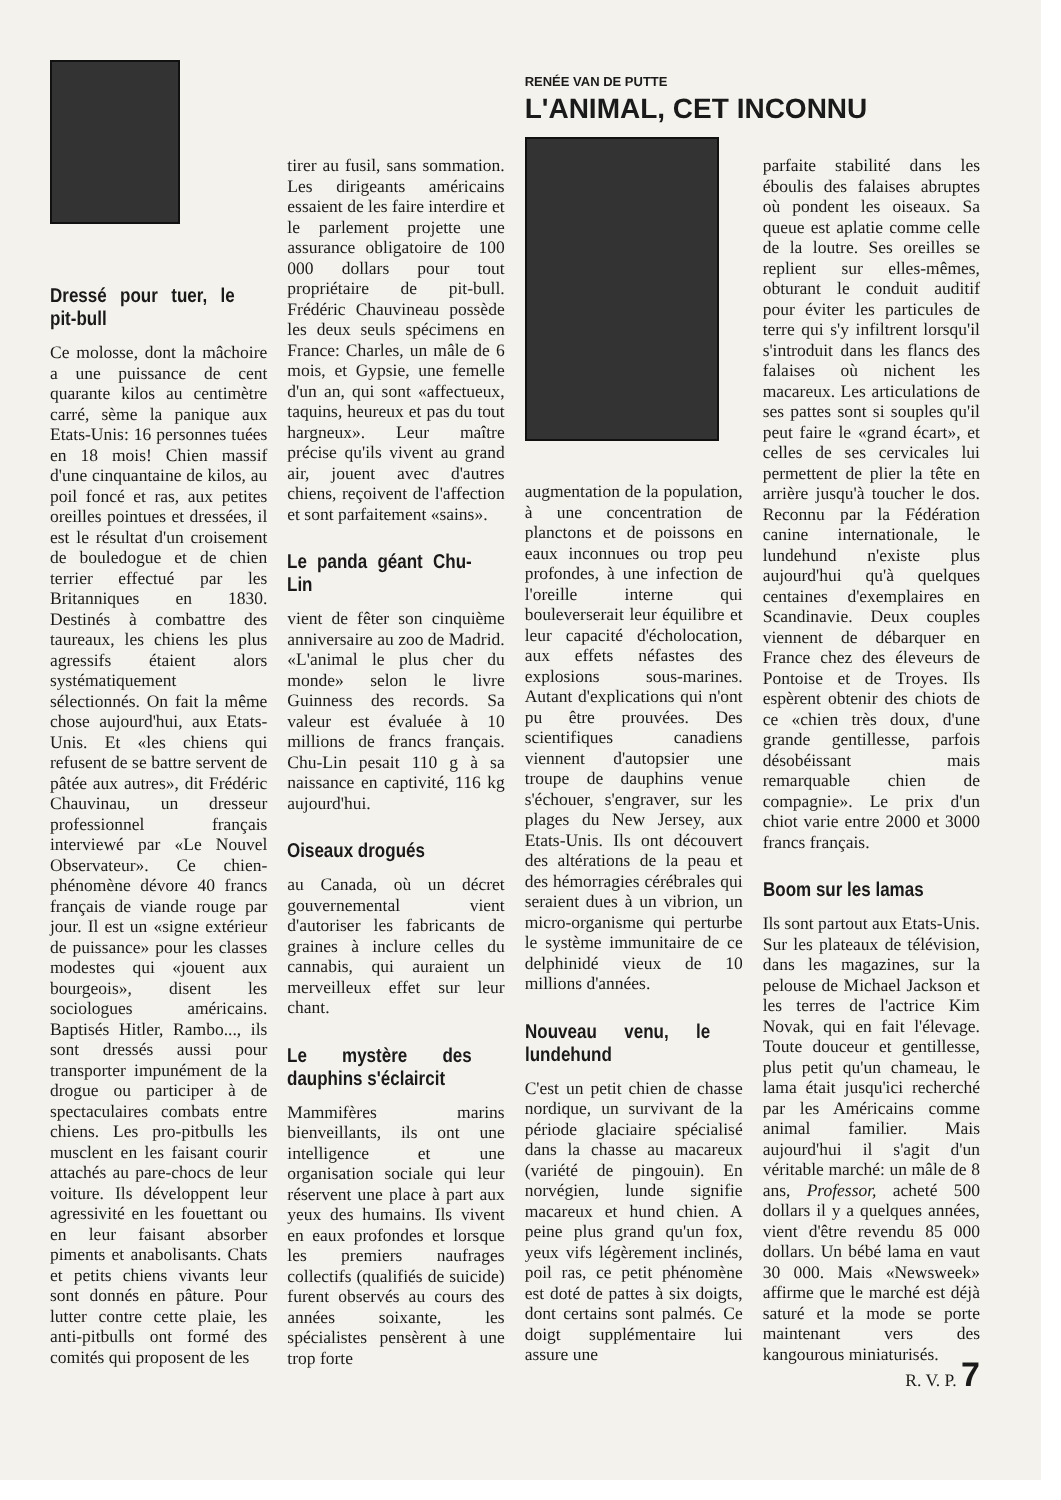Dressé pour tuer, le pit-bull
Ce molosse, dont la mâchoire a une puissance de cent quarante kilos au centimètre carré, sème la panique aux Etats-Unis: 16 personnes tuées en 18 mois! Chien massif d'une cinquantaine de kilos, au poil foncé et ras, aux petites oreilles pointues et dressées, il est le résultat d'un croisement de bouledogue et de chien terrier effectué par les Britanniques en 1830. Destinés à combattre des taureaux, les chiens les plus agressifs étaient alors systématiquement sélectionnés. On fait la même chose aujourd'hui, aux Etats-Unis. Et «les chiens qui refusent de se battre servent de pâtée aux autres», dit Frédéric Chauvinau, un dresseur professionnel français interviewé par «Le Nouvel Observateur». Ce chien-phénomène dévore 40 francs français de viande rouge par jour. Il est un «signe extérieur de puissance» pour les classes modestes qui «jouent aux bourgeois», disent les sociologues américains. Baptisés Hitler, Rambo..., ils sont dressés aussi pour transporter impunément de la drogue ou participer à de spectaculaires combats entre chiens. Les pro-pitbulls les musclent en les faisant courir attachés au pare-chocs de leur voiture. Ils développent leur agressivité en les fouettant ou en leur faisant absorber piments et anabolisants. Chats et petits chiens vivants leur sont donnés en pâture. Pour lutter contre cette plaie, les anti-pitbulls ont formé des comités qui proposent de les
tirer au fusil, sans sommation. Les dirigeants américains essaient de les faire interdire et le parlement projette une assurance obligatoire de 100 000 dollars pour tout propriétaire de pit-bull. Frédéric Chauvineau possède les deux seuls spécimens en France: Charles, un mâle de 6 mois, et Gypsie, une femelle d'un an, qui sont «affectueux, taquins, heureux et pas du tout hargneux». Leur maître précise qu'ils vivent au grand air, jouent avec d'autres chiens, reçoivent de l'affection et sont parfaitement «sains».
Le panda géant Chu-Lin
vient de fêter son cinquième anniversaire au zoo de Madrid. «L'animal le plus cher du monde» selon le livre Guinness des records. Sa valeur est évaluée à 10 millions de francs français. Chu-Lin pesait 110 g à sa naissance en captivité, 116 kg aujourd'hui.
Oiseaux drogués
au Canada, où un décret gouvernemental vient d'autoriser les fabricants de graines à inclure celles du cannabis, qui auraient un merveilleux effet sur leur chant.
Le mystère des dauphins s'éclaircit
Mammifères marins bienveillants, ils ont une intelligence et une organisation sociale qui leur réservent une place à part aux yeux des humains. Ils vivent en eaux profondes et lorsque les premiers naufrages collectifs (qualifiés de suicide) furent observés au cours des années soixante, les spécialistes pensèrent à une trop forte
RENÉE VAN DE PUTTE
L'ANIMAL, CET INCONNU
augmentation de la population, à une concentration de planctons et de poissons en eaux inconnues ou trop peu profondes, à une infection de l'oreille interne qui bouleverserait leur équilibre et leur capacité d'écholocation, aux effets néfastes des explosions sous-marines. Autant d'explications qui n'ont pu être prouvées. Des scientifiques canadiens viennent d'autopsier une troupe de dauphins venue s'échouer, s'engraver, sur les plages du New Jersey, aux Etats-Unis. Ils ont découvert des altérations de la peau et des hémorragies cérébrales qui seraient dues à un vibrion, un micro-organisme qui perturbe le système immunitaire de ce delphinidé vieux de 10 millions d'années.
Nouveau venu, le lundehund
C'est un petit chien de chasse nordique, un survivant de la période glaciaire spécialisé dans la chasse au macareux (variété de pingouin). En norvégien, lunde signifie macareux et hund chien. A peine plus grand qu'un fox, yeux vifs légèrement inclinés, poil ras, ce petit phénomène est doté de pattes à six doigts, dont certains sont palmés. Ce doigt supplémentaire lui assure une
parfaite stabilité dans les éboulis des falaises abruptes où pondent les oiseaux. Sa queue est aplatie comme celle de la loutre. Ses oreilles se replient sur elles-mêmes, obturant le conduit auditif pour éviter les particules de terre qui s'y infiltrent lorsqu'il s'introduit dans les flancs des falaises où nichent les macareux. Les articulations de ses pattes sont si souples qu'il peut faire le «grand écart», et celles de ses cervicales lui permettent de plier la tête en arrière jusqu'à toucher le dos. Reconnu par la Fédération canine internationale, le lundehund n'existe plus aujourd'hui qu'à quelques centaines d'exemplaires en Scandinavie. Deux couples viennent de débarquer en France chez des éleveurs de Pontoise et de Troyes. Ils espèrent obtenir des chiots de ce «chien très doux, d'une grande gentillesse, parfois désobéissant mais remarquable chien de compagnie». Le prix d'un chiot varie entre 2000 et 3000 francs français.
Boom sur les lamas
Ils sont partout aux Etats-Unis. Sur les plateaux de télévision, dans les magazines, sur la pelouse de Michael Jackson et les terres de l'actrice Kim Novak, qui en fait l'élevage. Toute douceur et gentillesse, plus petit qu'un chameau, le lama était jusqu'ici recherché par les Américains comme animal familier. Mais aujourd'hui il s'agit d'un véritable marché: un mâle de 8 ans, Professor, acheté 500 dollars il y a quelques années, vient d'être revendu 85 000 dollars. Un bébé lama en vaut 30 000. Mais «Newsweek» affirme que le marché est déjà saturé et la mode se porte maintenant vers des kangourous miniaturisés.
R. V. P. 7